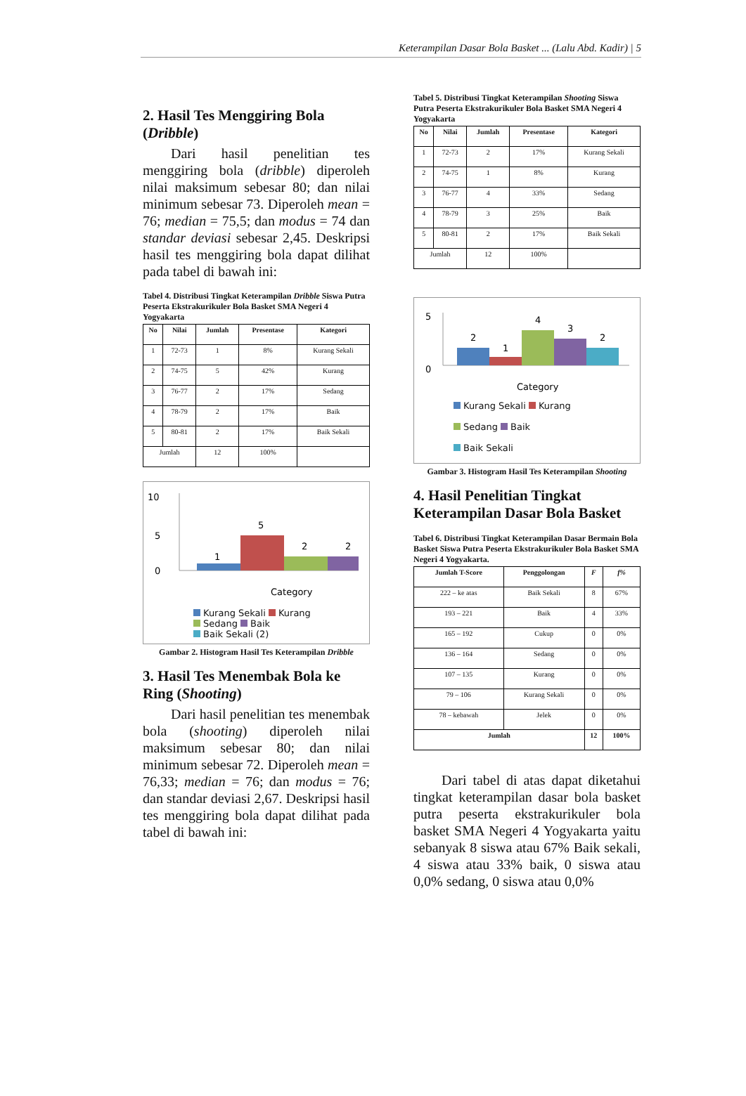Keterampilan Dasar Bola Basket ... (Lalu Abd. Kadir) | 5
2. Hasil Tes Menggiring Bola (Dribble)
  Dari hasil penelitian tes menggiring bola (dribble) diperoleh nilai maksimum sebesar 80; dan nilai minimum sebesar 73. Diperoleh mean = 76; median = 75,5; dan modus = 74 dan standar deviasi sebesar 2,45. Deskripsi hasil tes menggiring bola dapat dilihat pada tabel di bawah ini:
Tabel 4. Distribusi Tingkat Keterampilan Dribble Siswa Putra Peserta Ekstrakurikuler Bola Basket SMA Negeri 4 Yogyakarta
| No | Nilai | Jumlah | Presentase | Kategori |
| --- | --- | --- | --- | --- |
| 1 | 72-73 | 1 | 8% | Kurang Sekali |
| 2 | 74-75 | 5 | 42% | Kurang |
| 3 | 76-77 | 2 | 17% | Sedang |
| 4 | 78-79 | 2 | 17% | Baik |
| 5 | 80-81 | 2 | 17% | Baik Sekali |
| Jumlah | | 12 | 100% | |
10
5
0
1
5
2
2
Category
Kurang Sekali Kurang
Sedang Baik
Baik Sekali (2)
Gambar 2. Histogram Hasil Tes Keterampilan Dribble
3. Hasil Tes Menembak Bola ke Ring (Shooting)
  Dari hasil penelitian tes menembak bola (shooting) diperoleh nilai maksimum sebesar 80; dan nilai minimum sebesar 72. Diperoleh mean = 76,33; median = 76; dan modus = 76; dan standar deviasi 2,67. Deskripsi hasil tes menggiring bola dapat dilihat pada tabel di bawah ini:
Tabel 5. Distribusi Tingkat Keterampilan Shooting Siswa Putra Peserta Ekstrakurikuler Bola Basket SMA Negeri 4 Yogyakarta
| No | Nilai | Jumlah | Presentase | Kategori |
| --- | --- | --- | --- | --- |
| 1 | 72-73 | 2 | 17% | Kurang Sekali |
| 2 | 74-75 | 1 | 8% | Kurang |
| 3 | 76-77 | 4 | 33% | Sedang |
| 4 | 78-79 | 3 | 25% | Baik |
| 5 | 80-81 | 2 | 17% | Baik Sekali |
| Jumlah | | 12 | 100% | |
5
0
2
1
4
3
2
Category
Kurang Sekali Kurang
Sedang Baik
Baik Sekali
Gambar 3. Histogram Hasil Tes Keterampilan Shooting
4. Hasil Penelitian Tingkat Keterampilan Dasar Bola Basket
Tabel 6. Distribusi Tingkat Keterampilan Dasar Bermain Bola Basket Siswa Putra Peserta Ekstrakurikuler Bola Basket SMA Negeri 4 Yogyakarta.
| Jumlah T-Score | Penggolongan | F | f% |
| --- | --- | --- | --- |
| 222 – ke atas | Baik Sekali | 8 | 67% |
| 193 – 221 | Baik | 4 | 33% |
| 165 – 192 | Cukup | 0 | 0% |
| 136 – 164 | Sedang | 0 | 0% |
| 107 – 135 | Kurang | 0 | 0% |
| 79 – 106 | Kurang Sekali | 0 | 0% |
| 78 – kebawah | Jelek | 0 | 0% |
| Jumlah | | 12 | 100% |
  Dari tabel di atas dapat diketahui tingkat keterampilan dasar bola basket putra peserta ekstrakurikuler bola basket SMA Negeri 4 Yogyakarta yaitu sebanyak 8 siswa atau 67% Baik sekali, 4 siswa atau 33% baik, 0 siswa atau 0,0% sedang, 0 siswa atau 0,0%